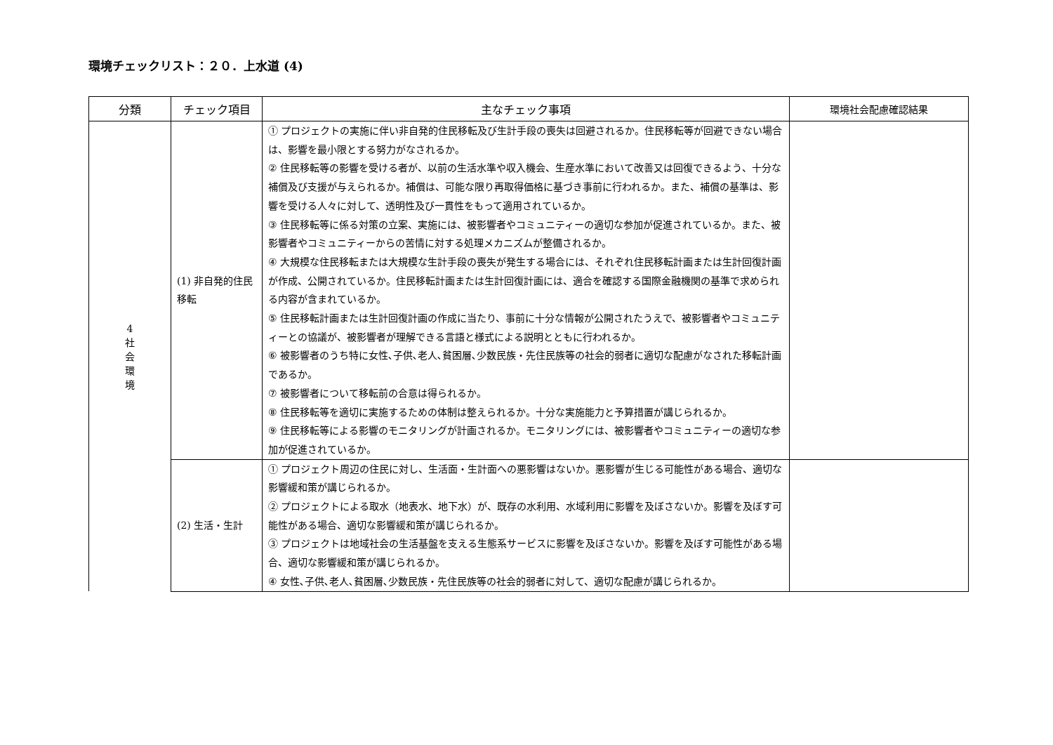環境チェックリスト：２０．上水道 (4)
| 分類 | チェック項目 | 主なチェック事項 | 環境社会配慮確認結果 |
| --- | --- | --- | --- |
| 4 社 会 環 境 | (1) 非自発的住民移転 | ① プロジェクトの実施に伴い非自発的住民移転及び生計手段の喪失は回避されるか。住民移転等が回避できない場合は、影響を最小限とする努力がなされるか。 ② 住民移転等の影響を受ける者が、以前の生活水準や収入機会、生産水準において改善又は回復できるよう、十分な補償及び支援が与えられるか。補償は、可能な限り再取得価格に基づき事前に行われるか。また、補償の基準は、影響を受ける人々に対して、透明性及び一貫性をもって適用されているか。 ③ 住民移転等に係る対策の立案、実施には、被影響者やコミュニティーの適切な参加が促進されているか。また、被影響者やコミュニティーからの苦情に対する処理メカニズムが整備されるか。 ④ 大規模な住民移転または大規模な生計手段の喪失が発生する場合には、それぞれ住民移転計画または生計回復計画が作成、公開されているか。住民移転計画または生計回復計画には、適合を確認する国際金融機関の基準で求められる内容が含まれているか。 ⑤ 住民移転計画または生計回復計画の作成に当たり、事前に十分な情報が公開されたうえで、被影響者やコミュニティーとの協議が、被影響者が理解できる言語と様式による説明とともに行われるか。 ⑥ 被影響者のうち特に女性､子供､老人､貧困層､少数民族・先住民族等の社会的弱者に適切な配慮がなされた移転計画であるか。 ⑦ 被影響者について移転前の合意は得られるか。 ⑧ 住民移転等を適切に実施するための体制は整えられるか。十分な実施能力と予算措置が講じられるか。 ⑨ 住民移転等による影響のモニタリングが計画されるか。モニタリングには、被影響者やコミュニティーの適切な参加が促進されているか。 | |
| | (2) 生活・生計 | ① プロジェクト周辺の住民に対し、生活面・生計面への悪影響はないか。悪影響が生じる可能性がある場合、適切な影響緩和策が講じられるか。 ② プロジェクトによる取水（地表水、地下水）が、既存の水利用、水域利用に影響を及ぼさないか。影響を及ぼす可能性がある場合、適切な影響緩和策が講じられるか。 ③ プロジェクトは地域社会の生活基盤を支える生態系サービスに影響を及ぼさないか。影響を及ぼす可能性がある場合、適切な影響緩和策が講じられるか。 ④ 女性､子供､老人､貧困層､少数民族・先住民族等の社会的弱者に対して、適切な配慮が講じられるか。 | |